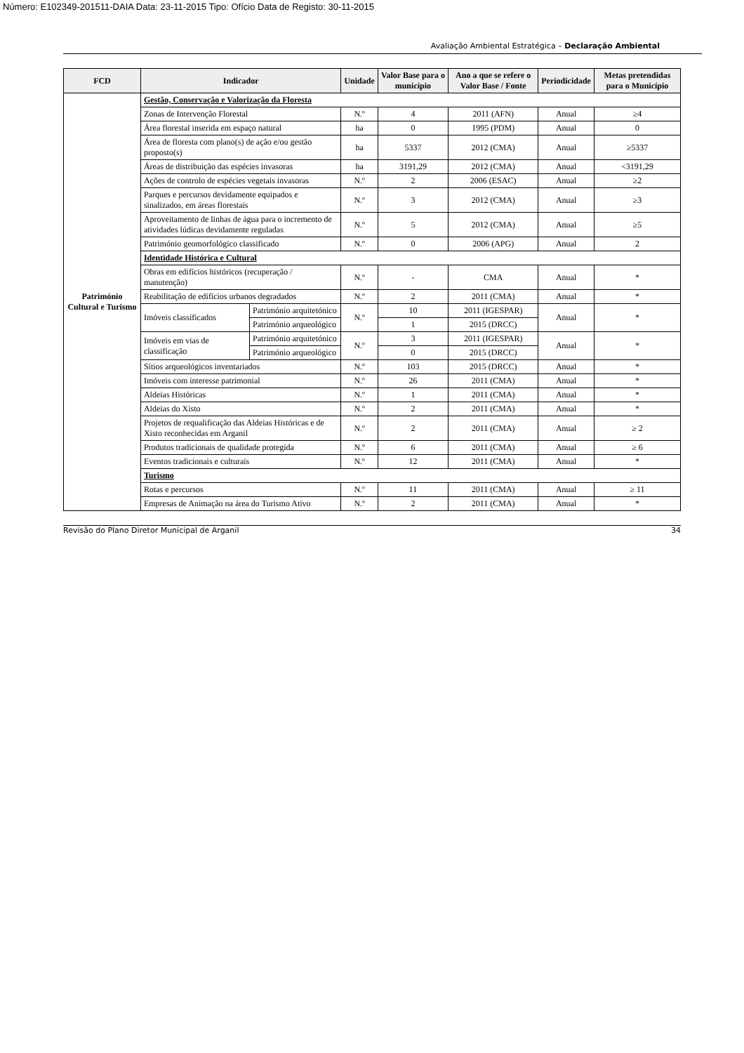Número: E102349-201511-DAIA Data: 23-11-2015 Tipo: Ofício Data de Registo: 30-11-2015
Avaliação Ambiental Estratégica – Declaração Ambiental
| FCD | Indicador | | Unidade | Valor Base para o município | Ano a que se refere o Valor Base / Fonte | Periodicidade | Metas pretendidas para o Município |
| --- | --- | --- | --- | --- | --- | --- | --- |
| Património Cultural e Turismo | Gestão, Conservação e Valorização da Floresta | | | | | | |
| | Zonas de Intervenção Florestal | | N.º | 4 | 2011 (AFN) | Anual | ≥4 |
| | Área florestal inserida em espaço natural | | ha | 0 | 1995 (PDM) | Anual | 0 |
| | Área de floresta com plano(s) de ação e/ou gestão proposto(s) | | ha | 5337 | 2012 (CMA) | Anual | ≥5337 |
| | Áreas de distribuição das espécies invasoras | | ha | 3191,29 | 2012 (CMA) | Anual | <3191,29 |
| | Ações de controlo de espécies vegetais invasoras | | N.º | 2 | 2006 (ESAC) | Anual | ≥2 |
| | Parques e percursos devidamente equipados e sinalizados, em áreas florestais | | N.º | 3 | 2012 (CMA) | Anual | ≥3 |
| | Aproveitamento de linhas de água para o incremento de atividades lúdicas devidamente reguladas | | N.º | 5 | 2012 (CMA) | Anual | ≥5 |
| | Património geomorfológico classificado | | N.º | 0 | 2006 (APG) | Anual | 2 |
| | Identidade Histórica e Cultural | | | | | | |
| | Obras em edifícios históricos (recuperação / manutenção) | | N.º | - | CMA | Anual | * |
| | Reabilitação de edifícios urbanos degradados | | N.º | 2 | 2011 (CMA) | Anual | * |
| | Imóveis classificados | Património arquitetónico | N.º | 10 | 2011 (IGESPAR) | Anual | * |
| | | Património arqueológico | | 1 | 2015 (DRCC) | | |
| | Imóveis em vias de classificação | Património arquitetónico | N.º | 3 | 2011 (IGESPAR) | Anual | * |
| | | Património arqueológico | | 0 | 2015 (DRCC) | | |
| | Sítios arqueológicos inventariados | | N.º | 103 | 2015 (DRCC) | Anual | * |
| | Imóveis com interesse patrimonial | | N.º | 26 | 2011 (CMA) | Anual | * |
| | Aldeias Históricas | | N.º | 1 | 2011 (CMA) | Anual | * |
| | Aldeias do Xisto | | N.º | 2 | 2011 (CMA) | Anual | * |
| | Projetos de requalificação das Aldeias Históricas e de Xisto reconhecidas em Arganil | | N.º | 2 | 2011 (CMA) | Anual | ≥ 2 |
| | Produtos tradicionais de qualidade protegida | | N.º | 6 | 2011 (CMA) | Anual | ≥ 6 |
| | Eventos tradicionais e culturais | | N.º | 12 | 2011 (CMA) | Anual | * |
| | Turismo | | | | | | |
| | Rotas e percursos | | N.º | 11 | 2011 (CMA) | Anual | ≥ 11 |
| | Empresas de Animação na área do Turismo Ativo | | N.º | 2 | 2011 (CMA) | Anual | * |
Revisão do Plano Diretor Municipal de Arganil 34